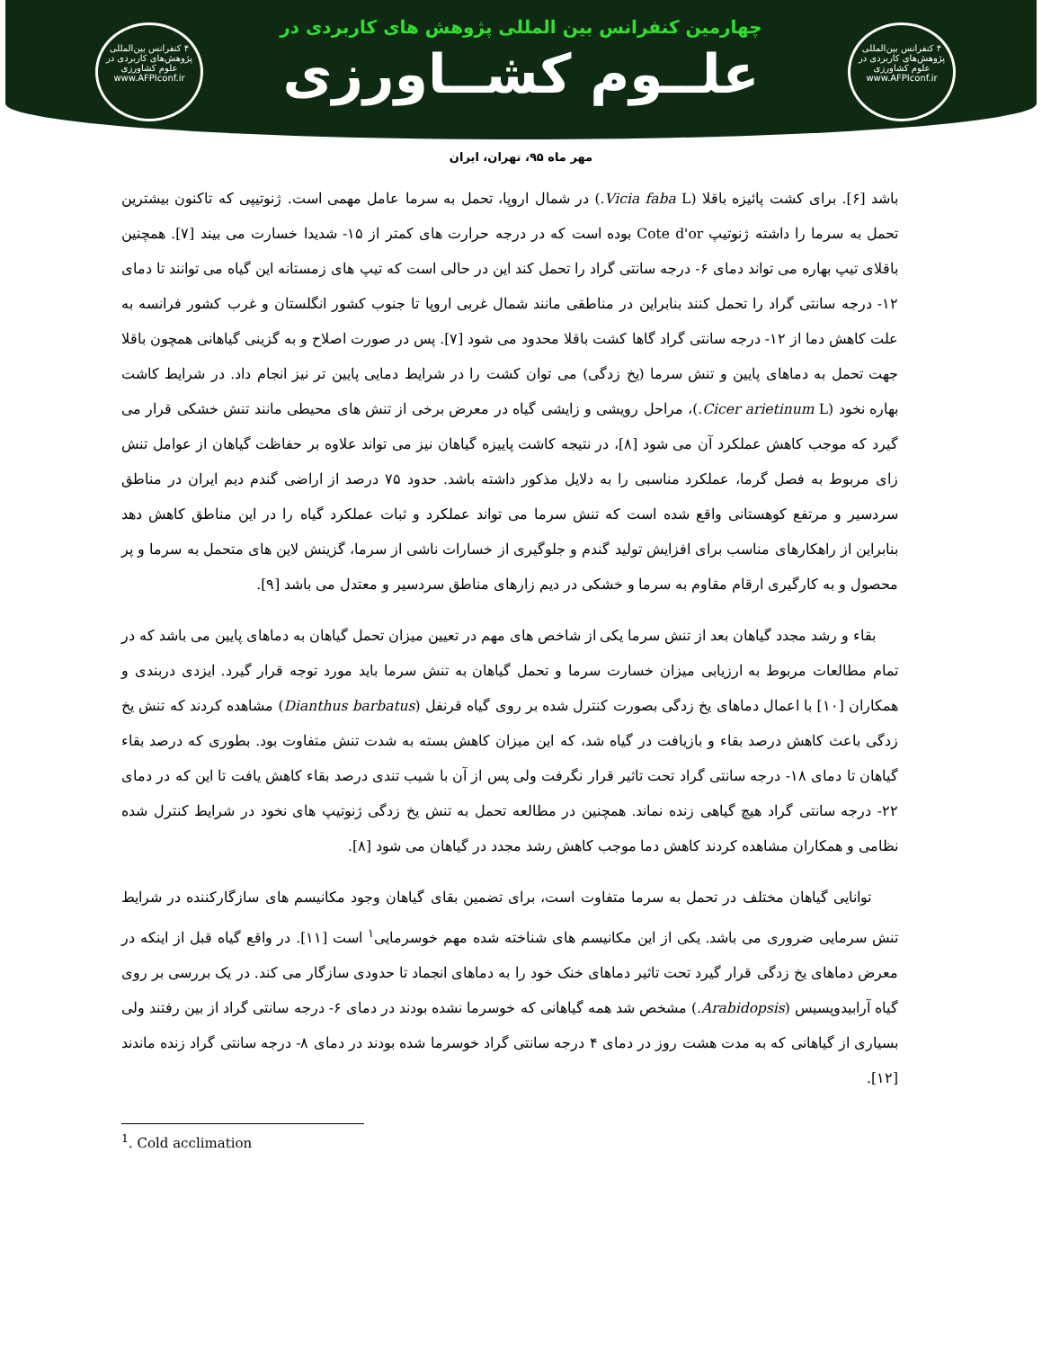۴ کنفرانس بین‌المللی پژوهش‌های کاربردی در علوم کشاورزی
www.AFPIconf.ir
۴ کنفرانس بین‌المللی پژوهش‌های کاربردی در علوم کشاورزی
www.AFPIconf.ir
چهارمین کنفرانس بین المللی پژوهش های کاربردی در
علــوم کشــاورزی
مهر ماه ۹۵، تهران، ایران
باشد [۶]. برای کشت پائیزه باقلا (Vicia faba L.) در شمال اروپا، تحمل به سرما عامل مهمی است. ژنوتیپی که تاکنون بیشترین تحمل به سرما را داشته ژنوتیپ Cote d'or بوده است که در درجه حرارت های کمتر از ۱۵- شدیدا خسارت می بیند [۷]. همچنین باقلای تیپ بهاره می تواند دمای ۶- درجه سانتی گراد را تحمل کند این در حالی است که تیپ های زمستانه این گیاه می توانند تا دمای ۱۲- درجه سانتی گراد را تحمل کنند بنابراین در مناطقی مانند شمال غربی اروپا تا جنوب کشور انگلستان و غرب کشور فرانسه به علت کاهش دما از ۱۲- درجه سانتی گراد گاها کشت باقلا محدود می شود [۷]. پس در صورت اصلاح و به گزینی گیاهانی همچون باقلا جهت تحمل به دماهای پایین و تنش سرما (یخ زدگی) می توان کشت را در شرایط دمایی پایین تر نیز انجام داد. در شرایط کاشت بهاره نخود (Cicer arietinum L.)، مراحل رویشی و زایشی گیاه در معرض برخی از تنش های محیطی مانند تنش خشکی قرار می گیرد که موجب کاهش عملکرد آن می شود [۸]، در نتیجه کاشت پاییزه گیاهان نیز می تواند علاوه بر حفاظت گیاهان از عوامل تنش زای مربوط به فصل گرما، عملکرد مناسبی را به دلایل مذکور داشته باشد. حدود ۷۵ درصد از اراضی گندم دیم ایران در مناطق سردسیر و مرتفع کوهستانی واقع شده است که تنش سرما می تواند عملکرد و ثبات عملکرد گیاه را در این مناطق کاهش دهد بنابراین از راهکارهای مناسب برای افزایش تولید گندم و جلوگیری از خسارات ناشی از سرما، گزینش لاین های متحمل به سرما و پر محصول و به کارگیری ارقام مقاوم به سرما و خشکی در دیم زارهای مناطق سردسیر و معتدل می باشد [۹].
بقاء و رشد مجدد گیاهان بعد از تنش سرما یکی از شاخص های مهم در تعیین میزان تحمل گیاهان به دماهای پایین می باشد که در تمام مطالعات مربوط به ارزیابی میزان خسارت سرما و تحمل گیاهان به تنش سرما باید مورد توجه قرار گیرد. ایزدی دربندی و همکاران [۱۰] با اعمال دماهای یخ زدگی بصورت کنترل شده بر روی گیاه قرنفل (Dianthus barbatus) مشاهده کردند که تنش یخ زدگی باعث کاهش درصد بقاء و بازیافت در گیاه شد، که این میزان کاهش بسته به شدت تنش متفاوت بود. بطوری که درصد بقاء گیاهان تا دمای ۱۸- درجه سانتی گراد تحت تاثیر قرار نگرفت ولی پس از آن با شیب تندی درصد بقاء کاهش یافت تا این که در دمای ۲۲- درجه سانتی گراد هیچ گیاهی زنده نماند. همچنین در مطالعه تحمل به تنش یخ زدگی ژنوتیپ های نخود در شرایط کنترل شده نظامی و همکاران مشاهده کردند کاهش دما موجب کاهش رشد مجدد در گیاهان می شود [۸].
توانایی گیاهان مختلف در تحمل به سرما متفاوت است، برای تضمین بقای گیاهان وجود مکانیسم های سازگارکننده در شرایط تنش سرمایی ضروری می باشد. یکی از این مکانیسم های شناخته شده مهم خوسرمایی<sup>۱</sup> است [۱۱]. در واقع گیاه قبل از اینکه در معرض دماهای یخ زدگی قرار گیرد تحت تاثیر دماهای خنک خود را به دماهای انجماد تا حدودی سازگار می کند. در یک بررسی بر روی گیاه آرابیدوپسیس (Arabidopsis.) مشخص شد همه گیاهانی که خوسرما نشده بودند در دمای ۶- درجه سانتی گراد از بین رفتند ولی بسیاری از گیاهانی که به مدت هشت روز در دمای ۴ درجه سانتی گراد خوسرما شده بودند در دمای ۸- درجه سانتی گراد زنده ماندند [۱۲].
<sup>1</sup>. Cold acclimation